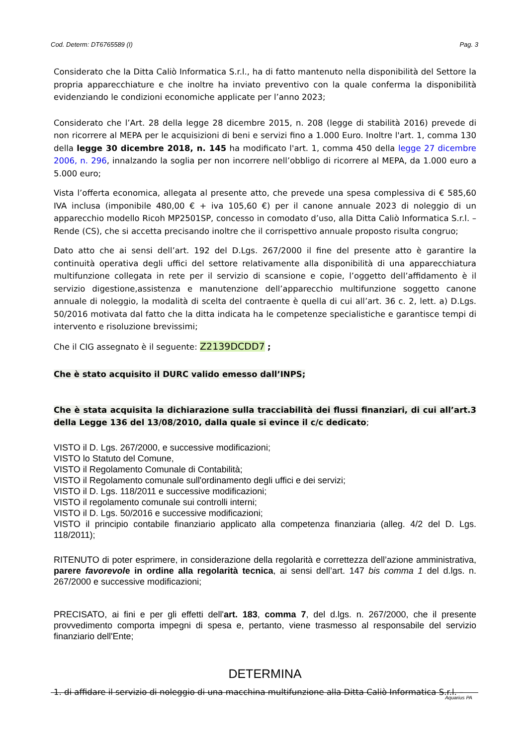Cod. Determ: DT6765589 (I) Pag. 3
Considerato che la Ditta Caliò Informatica S.r.l., ha di fatto mantenuto nella disponibilità del Settore la propria apparecchiature e che inoltre ha inviato preventivo con la quale conferma la disponibilità evidenziando le condizioni economiche applicate per l’anno 2023;
Considerato che l’Art. 28 della legge 28 dicembre 2015, n. 208 (legge di stabilità 2016) prevede di non ricorrere al MEPA per le acquisizioni di beni e servizi fino a 1.000 Euro. Inoltre l'art. 1, comma 130 della legge 30 dicembre 2018, n. 145 ha modificato l'art. 1, comma 450 della legge 27 dicembre 2006, n. 296, innalzando la soglia per non incorrere nell’obbligo di ricorrere al MEPA, da 1.000 euro a 5.000 euro;
Vista l’offerta economica, allegata al presente atto, che prevede una spesa complessiva di € 585,60 IVA inclusa (imponibile 480,00 € + iva 105,60 €) per il canone annuale 2023 di noleggio di un apparecchio modello Ricoh MP2501SP, concesso in comodato d’uso, alla Ditta Caliò Informatica S.r.l. – Rende (CS), che si accetta precisando inoltre che il corrispettivo annuale proposto risulta congruo;
Dato atto che ai sensi dell’art. 192 del D.Lgs. 267/2000 il fine del presente atto è garantire la continuità operativa degli uffici del settore relativamente alla disponibilità di una apparecchiatura multifunzione collegata in rete per il servizio di scansione e copie, l’oggetto dell’affidamento è il servizio digestione,assistenza e manutenzione dell’apparecchio multifunzione soggetto canone annuale di noleggio, la modalità di scelta del contraente è quella di cui all’art. 36 c. 2, lett. a) D.Lgs. 50/2016 motivata dal fatto che la ditta indicata ha le competenze specialistiche e garantisce tempi di intervento e risoluzione brevissimi;
Che il CIG assegnato è il seguente: Z2139DCDD7 ;
Che è stato acquisito il DURC valido emesso dall’INPS;
Che è stata acquisita la dichiarazione sulla tracciabilità dei flussi finanziari, di cui all’art.3 della Legge 136 del 13/08/2010, dalla quale si evince il c/c dedicato;
VISTO il D. Lgs. 267/2000, e successive modificazioni;
VISTO lo Statuto del Comune,
VISTO il Regolamento Comunale di Contabilità;
VISTO il Regolamento comunale sull'ordinamento degli uffici e dei servizi;
VISTO il D. Lgs. 118/2011 e successive modificazioni;
VISTO il regolamento comunale sui controlli interni;
VISTO il D. Lgs. 50/2016 e successive modificazioni;
VISTO il principio contabile finanziario applicato alla competenza finanziaria (alleg. 4/2 del D. Lgs. 118/2011);
RITENUTO di poter esprimere, in considerazione della regolarità e correttezza dell’azione amministrativa, parere favorevole in ordine alla regolarità tecnica, ai sensi dell’art. 147 bis comma 1 del d.lgs. n. 267/2000 e successive modificazioni;
PRECISATO, ai fini e per gli effetti dell'art. 183, comma 7, del d.lgs. n. 267/2000, che il presente provvedimento comporta impegni di spesa e, pertanto, viene trasmesso al responsabile del servizio finanziario dell'Ente;
DETERMINA
1. di affidare il servizio di noleggio di una macchina multifunzione alla Ditta Caliò Informatica S.r.l. –
Aquarius PA